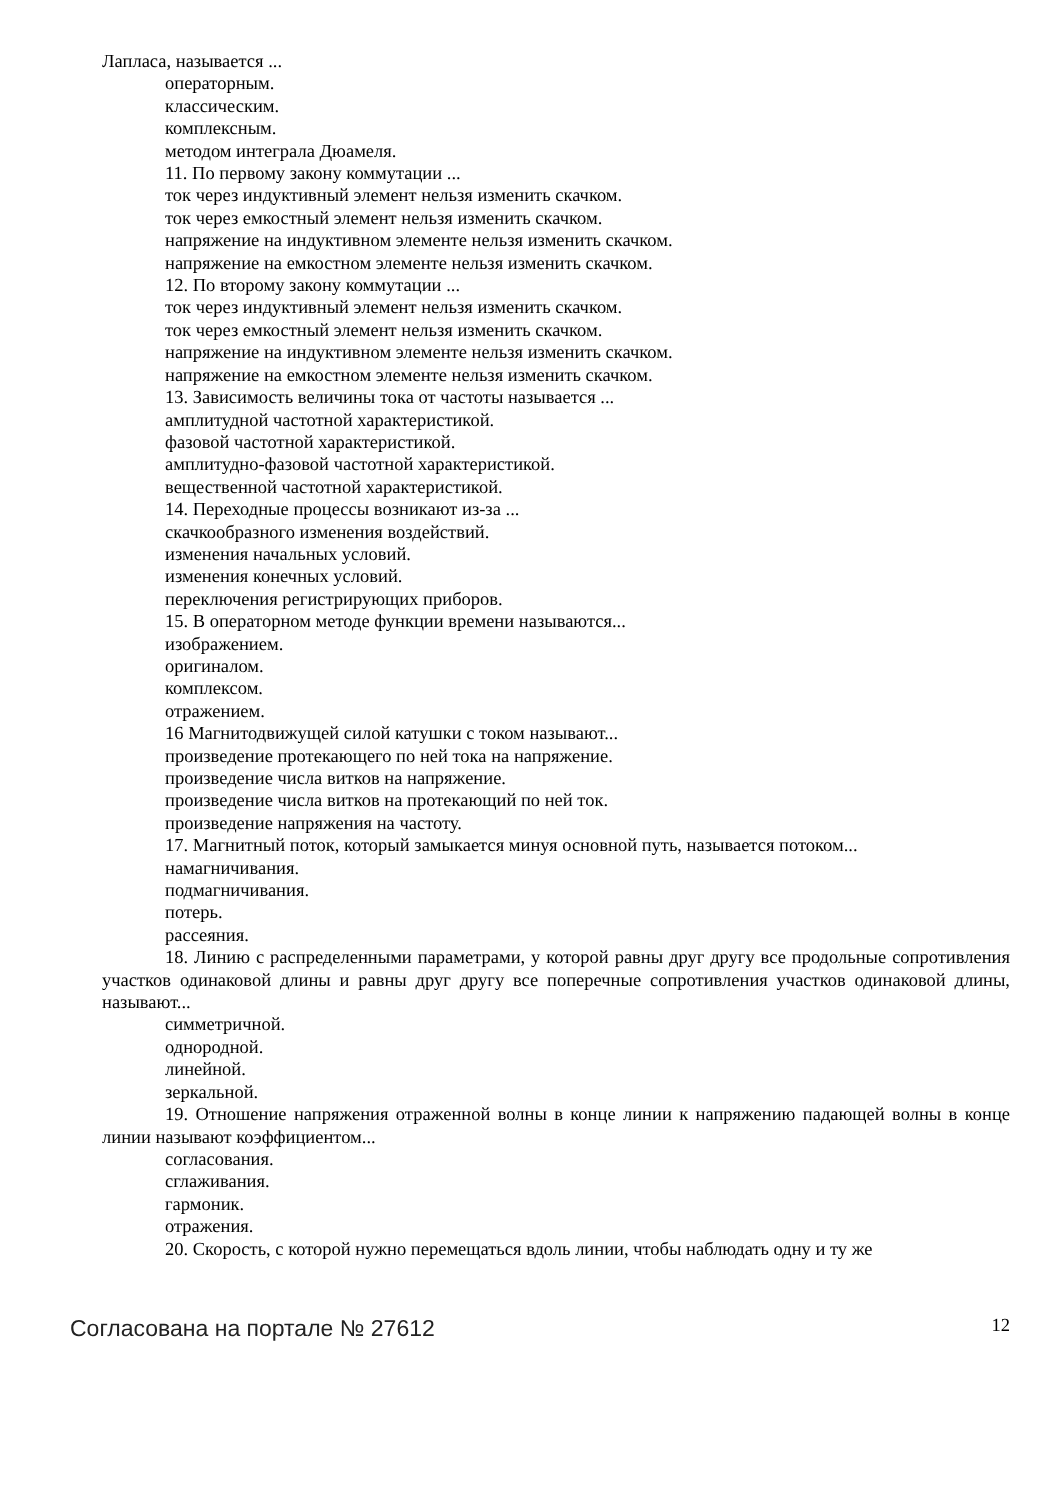Лапласа, называется ...
операторным.
классическим.
комплексным.
методом интеграла Дюамеля.
11. По первому закону коммутации ...
ток через индуктивный элемент нельзя изменить скачком.
ток через емкостный элемент нельзя изменить скачком.
напряжение на индуктивном элементе нельзя изменить скачком.
напряжение на емкостном элементе нельзя изменить скачком.
12. По второму закону коммутации ...
ток через индуктивный элемент нельзя изменить скачком.
ток через емкостный элемент нельзя изменить скачком.
напряжение на индуктивном элементе нельзя изменить скачком.
напряжение на емкостном элементе нельзя изменить скачком.
13. Зависимость величины тока от частоты называется ...
амплитудной частотной характеристикой.
фазовой частотной характеристикой.
амплитудно-фазовой частотной характеристикой.
вещественной частотной характеристикой.
14. Переходные процессы возникают из-за ...
скачкообразного изменения воздействий.
изменения начальных условий.
изменения конечных условий.
переключения регистрирующих приборов.
15. В операторном методе функции времени называются...
изображением.
оригиналом.
комплексом.
отражением.
16 Магнитодвижущей силой катушки с током называют...
произведение протекающего по ней тока на напряжение.
произведение числа витков на напряжение.
произведение числа витков на протекающий по ней ток.
произведение напряжения на частоту.
17. Магнитный поток, который замыкается минуя основной путь, называется потоком...
намагничивания.
подмагничивания.
потерь.
рассеяния.
18. Линию с распределенными параметрами, у которой равны друг другу все продольные сопротивления участков одинаковой длины и равны друг другу все поперечные сопротивления участков одинаковой длины, называют...
симметричной.
однородной.
линейной.
зеркальной.
19. Отношение напряжения отраженной волны в конце линии к напряжению падающей волны в конце линии называют коэффициентом...
согласования.
сглаживания.
гармоник.
отражения.
20. Скорость, с которой нужно перемещаться вдоль линии, чтобы наблюдать одну и ту же
Согласована на портале № 27612 12